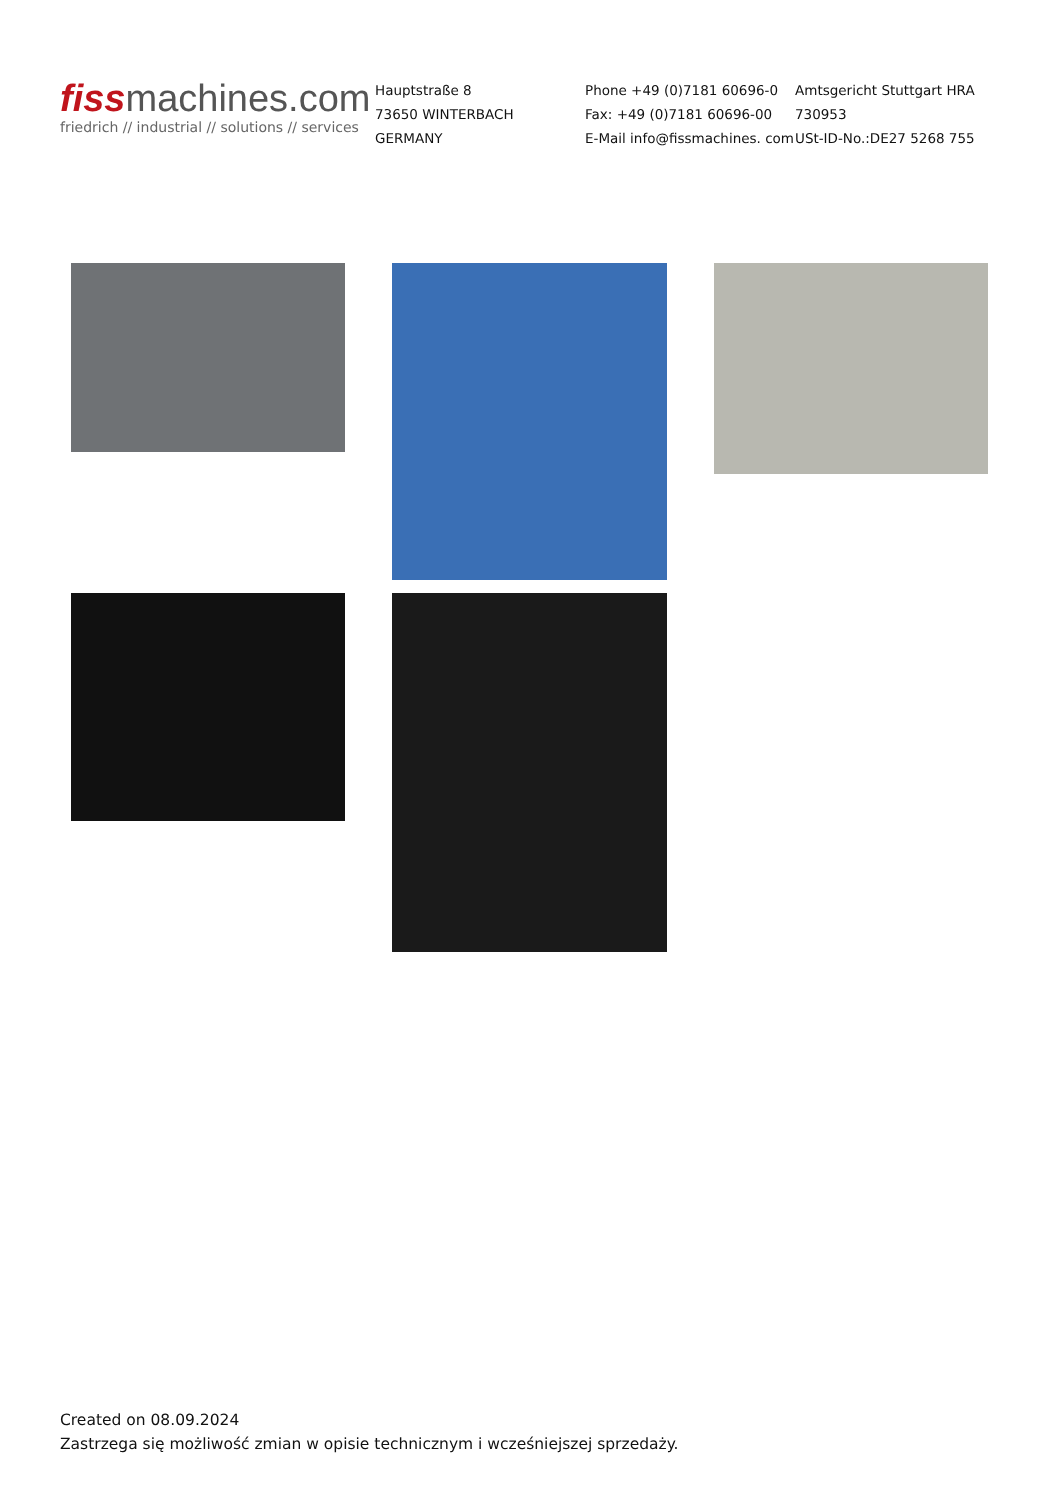fissmachines.com
friedrich // industrial // solutions // services
Hauptstraße 8
73650 WINTERBACH
GERMANY
Phone +49 (0)7181 60696-0
Fax: +49 (0)7181 60696-00
E-Mail info@fissmachines. com
Amtsgericht Stuttgart HRA
730953
USt-ID-No.:DE27 5268 755
Created on 08.09.2024
Zastrzega się możliwość zmian w opisie technicznym i wcześniejszej sprzedaży.